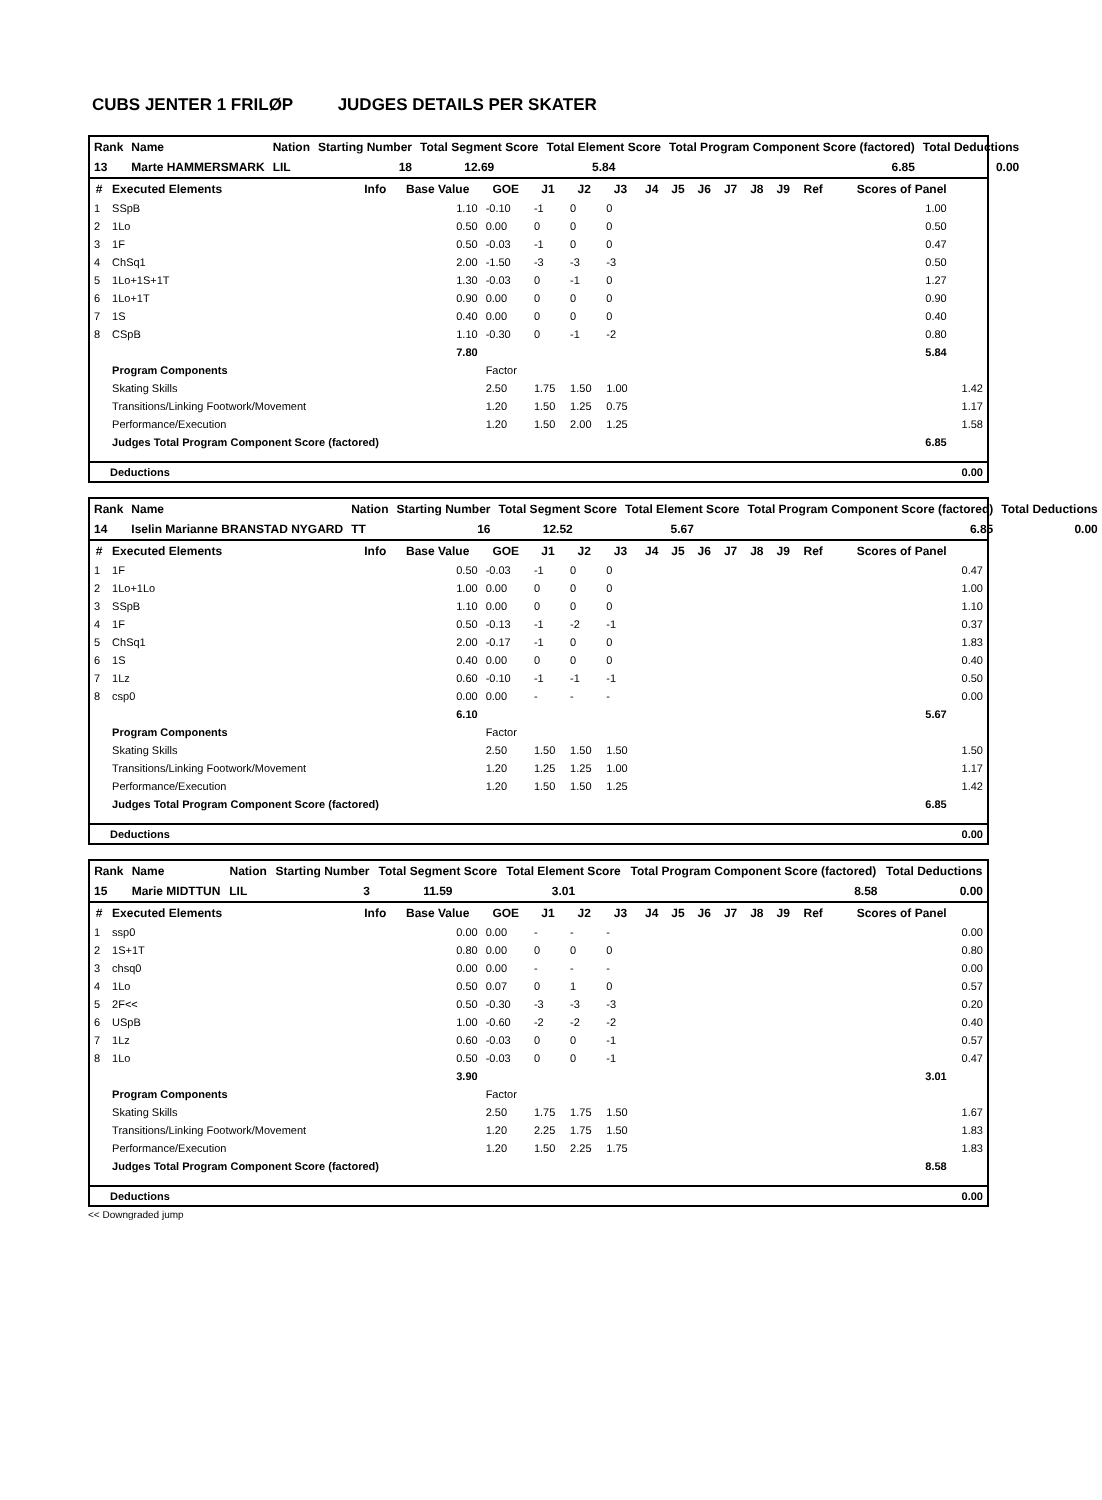CUBS JENTER 1 FRILØP JUDGES DETAILS PER SKATER
| Rank | Name | Nation | Starting Number | Total Segment Score | Total Element Score | Total Program Component Score (factored) | Total Deductions |
| --- | --- | --- | --- | --- | --- | --- | --- |
| 13 | Marte HAMMERSMARK | LIL | 18 | 12.69 | 5.84 | 6.85 | 0.00 |
| # | Executed Elements | Info | Base Value | GOE | J1 | J2 | J3 | J4 | J5 | J6 | J7 | J8 | J9 | Ref | Scores of Panel | |
| --- | --- | --- | --- | --- | --- | --- | --- | --- | --- | --- | --- | --- | --- | --- | --- | --- |
| 1 | SSpB | | 1.10 | -0.10 | -1 | 0 | 0 | | | | | | | | 1.00 | |
| 2 | 1Lo | | 0.50 | 0.00 | 0 | 0 | 0 | | | | | | | | 0.50 | |
| 3 | 1F | | 0.50 | -0.03 | -1 | 0 | 0 | | | | | | | | 0.47 | |
| 4 | ChSq1 | | 2.00 | -1.50 | -3 | -3 | -3 | | | | | | | | 0.50 | |
| 5 | 1Lo+1S+1T | | 1.30 | -0.03 | 0 | -1 | 0 | | | | | | | | 1.27 | |
| 6 | 1Lo+1T | | 0.90 | 0.00 | 0 | 0 | 0 | | | | | | | | 0.90 | |
| 7 | 1S | | 0.40 | 0.00 | 0 | 0 | 0 | | | | | | | | 0.40 | |
| 8 | CSpB | | 1.10 | -0.30 | 0 | -1 | -2 | | | | | | | | 0.80 | |
| | | | 7.80 | | | | | | | | | | | | 5.84 | |
| | Program Components | | | Factor | | | | | | | | | | | | |
| | Skating Skills | | | 2.50 | 1.75 | 1.50 | 1.00 | | | | | | | | | 1.42 |
| | Transitions/Linking Footwork/Movement | | | 1.20 | 1.50 | 1.25 | 0.75 | | | | | | | | | 1.17 |
| | Performance/Execution | | | 1.20 | 1.50 | 2.00 | 1.25 | | | | | | | | | 1.58 |
| | Judges Total Program Component Score (factored) | | | | | | | | | | | | | | 6.85 | |
| Deductions | 0.00 |
| Rank | Name | Nation | Starting Number | Total Segment Score | Total Element Score | Total Program Component Score (factored) | Total Deductions |
| --- | --- | --- | --- | --- | --- | --- | --- |
| 14 | Iselin Marianne BRANSTAD NYGARD | TT | 16 | 12.52 | 5.67 | 6.85 | 0.00 |
| # | Executed Elements | Info | Base Value | GOE | J1 | J2 | J3 | J4 | J5 | J6 | J7 | J8 | J9 | Ref | Scores of Panel | |
| --- | --- | --- | --- | --- | --- | --- | --- | --- | --- | --- | --- | --- | --- | --- | --- | --- |
| 1 | 1F | | 0.50 | -0.03 | -1 | 0 | 0 | | | | | | | | | 0.47 |
| 2 | 1Lo+1Lo | | 1.00 | 0.00 | 0 | 0 | 0 | | | | | | | | | 1.00 |
| 3 | SSpB | | 1.10 | 0.00 | 0 | 0 | 0 | | | | | | | | | 1.10 |
| 4 | 1F | | 0.50 | -0.13 | -1 | -2 | -1 | | | | | | | | | 0.37 |
| 5 | ChSq1 | | 2.00 | -0.17 | -1 | 0 | 0 | | | | | | | | | 1.83 |
| 6 | 1S | | 0.40 | 0.00 | 0 | 0 | 0 | | | | | | | | | 0.40 |
| 7 | 1Lz | | 0.60 | -0.10 | -1 | -1 | -1 | | | | | | | | | 0.50 |
| 8 | csp0 | | 0.00 | 0.00 | - | - | - | | | | | | | | | 0.00 |
| | | | 6.10 | | | | | | | | | | | | 5.67 | |
| | Program Components | | | Factor | | | | | | | | | | | | |
| | Skating Skills | | | 2.50 | 1.50 | 1.50 | 1.50 | | | | | | | | | 1.50 |
| | Transitions/Linking Footwork/Movement | | | 1.20 | 1.25 | 1.25 | 1.00 | | | | | | | | | 1.17 |
| | Performance/Execution | | | 1.20 | 1.50 | 1.50 | 1.25 | | | | | | | | | 1.42 |
| | Judges Total Program Component Score (factored) | | | | | | | | | | | | | | 6.85 | |
| Deductions | 0.00 |
| Rank | Name | Nation | Starting Number | Total Segment Score | Total Element Score | Total Program Component Score (factored) | Total Deductions |
| --- | --- | --- | --- | --- | --- | --- | --- |
| 15 | Marie MIDTTUN | LIL | 3 | 11.59 | 3.01 | 8.58 | 0.00 |
| # | Executed Elements | Info | Base Value | GOE | J1 | J2 | J3 | J4 | J5 | J6 | J7 | J8 | J9 | Ref | Scores of Panel | |
| --- | --- | --- | --- | --- | --- | --- | --- | --- | --- | --- | --- | --- | --- | --- | --- | --- |
| 1 | ssp0 | | 0.00 | 0.00 | - | - | - | | | | | | | | | 0.00 |
| 2 | 1S+1T | | 0.80 | 0.00 | 0 | 0 | 0 | | | | | | | | | 0.80 |
| 3 | chsq0 | | 0.00 | 0.00 | - | - | - | | | | | | | | | 0.00 |
| 4 | 1Lo | | 0.50 | 0.07 | 0 | 1 | 0 | | | | | | | | | 0.57 |
| 5 | 2F<< | | 0.50 | -0.30 | -3 | -3 | -3 | | | | | | | | | 0.20 |
| 6 | USpB | | 1.00 | -0.60 | -2 | -2 | -2 | | | | | | | | | 0.40 |
| 7 | 1Lz | | 0.60 | -0.03 | 0 | 0 | -1 | | | | | | | | | 0.57 |
| 8 | 1Lo | | 0.50 | -0.03 | 0 | 0 | -1 | | | | | | | | | 0.47 |
| | | | 3.90 | | | | | | | | | | | | 3.01 | |
| | Program Components | | | Factor | | | | | | | | | | | | |
| | Skating Skills | | | 2.50 | 1.75 | 1.75 | 1.50 | | | | | | | | | 1.67 |
| | Transitions/Linking Footwork/Movement | | | 1.20 | 2.25 | 1.75 | 1.50 | | | | | | | | | 1.83 |
| | Performance/Execution | | | 1.20 | 1.50 | 2.25 | 1.75 | | | | | | | | | 1.83 |
| | Judges Total Program Component Score (factored) | | | | | | | | | | | | | | 8.58 | |
| Deductions | 0.00 |
<< Downgraded jump